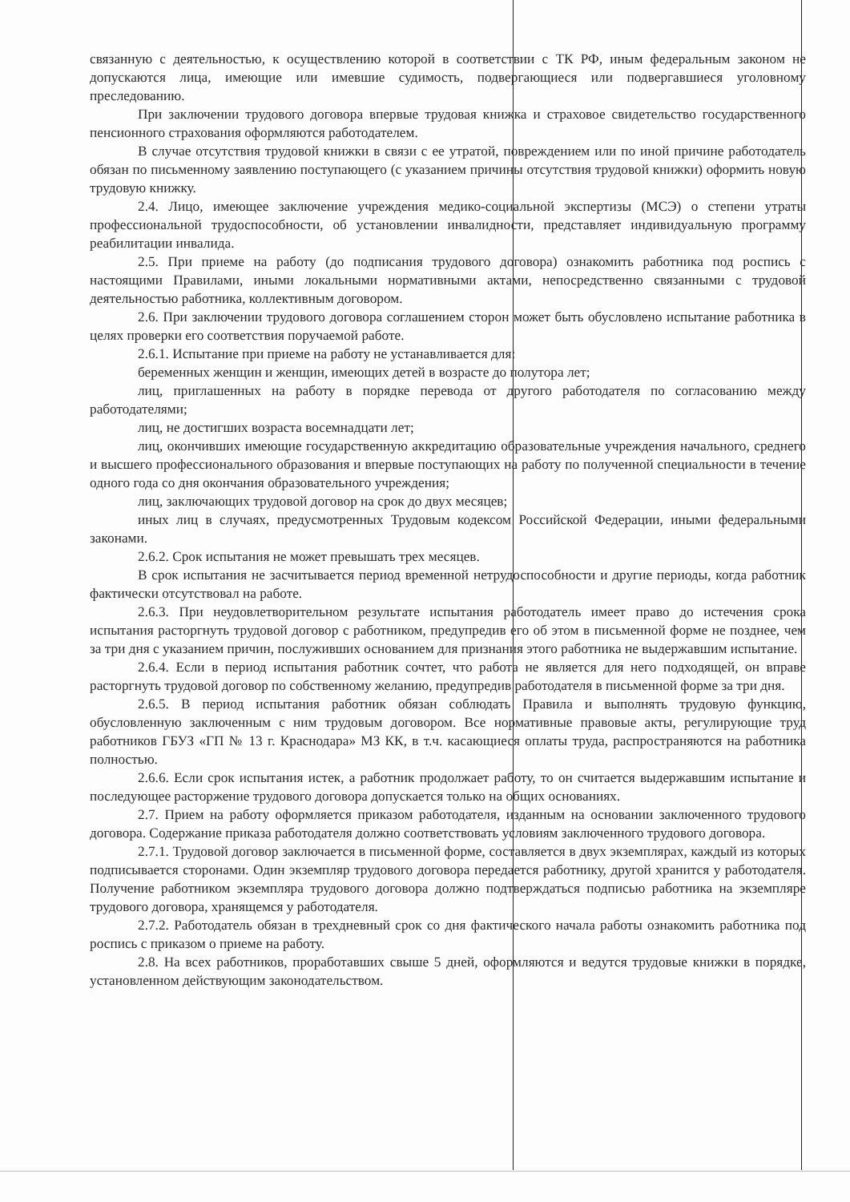связанную с деятельностью, к осуществлению которой в соответствии с ТК РФ, иным федеральным законом не допускаются лица, имеющие или имевшие судимость, подвергающиеся или подвергавшиеся уголовному преследованию.
При заключении трудового договора впервые трудовая книжка и страховое свидетельство государственного пенсионного страхования оформляются работодателем.
В случае отсутствия трудовой книжки в связи с ее утратой, повреждением или по иной причине работодатель обязан по письменному заявлению поступающего (с указанием причины отсутствия трудовой книжки) оформить новую трудовую книжку.
2.4. Лицо, имеющее заключение учреждения медико-социальной экспертизы (МСЭ) о степени утраты профессиональной трудоспособности, об установлении инвалидности, представляет индивидуальную программу реабилитации инвалида.
2.5. При приеме на работу (до подписания трудового договора) ознакомить работника под роспись с настоящими Правилами, иными локальными нормативными актами, непосредственно связанными с трудовой деятельностью работника, коллективным договором.
2.6. При заключении трудового договора соглашением сторон может быть обусловлено испытание работника в целях проверки его соответствия поручаемой работе.
2.6.1. Испытание при приеме на работу не устанавливается для:
беременных женщин и женщин, имеющих детей в возрасте до полутора лет;
лиц, приглашенных на работу в порядке перевода от другого работодателя по согласованию между работодателями;
лиц, не достигших возраста восемнадцати лет;
лиц, окончивших имеющие государственную аккредитацию образовательные учреждения начального, среднего и высшего профессионального образования и впервые поступающих на работу по полученной специальности в течение одного года со дня окончания образовательного учреждения;
лиц, заключающих трудовой договор на срок до двух месяцев;
иных лиц в случаях, предусмотренных Трудовым кодексом Российской Федерации, иными федеральными законами.
2.6.2. Срок испытания не может превышать трех месяцев.
В срок испытания не засчитывается период временной нетрудоспособности и другие периоды, когда работник фактически отсутствовал на работе.
2.6.3. При неудовлетворительном результате испытания работодатель имеет право до истечения срока испытания расторгнуть трудовой договор с работником, предупредив его об этом в письменной форме не позднее, чем за три дня с указанием причин, послуживших основанием для признания этого работника не выдержавшим испытание.
2.6.4. Если в период испытания работник сочтет, что работа не является для него подходящей, он вправе расторгнуть трудовой договор по собственному желанию, предупредив работодателя в письменной форме за три дня.
2.6.5. В период испытания работник обязан соблюдать Правила и выполнять трудовую функцию, обусловленную заключенным с ним трудовым договором. Все нормативные правовые акты, регулирующие труд работников ГБУЗ «ГП № 13 г. Краснодара» МЗ КК, в т.ч. касающиеся оплаты труда, распространяются на работника полностью.
2.6.6. Если срок испытания истек, а работник продолжает работу, то он считается выдержавшим испытание и последующее расторжение трудового договора допускается только на общих основаниях.
2.7. Прием на работу оформляется приказом работодателя, изданным на основании заключенного трудового договора. Содержание приказа работодателя должно соответствовать условиям заключенного трудового договора.
2.7.1. Трудовой договор заключается в письменной форме, составляется в двух экземплярах, каждый из которых подписывается сторонами. Один экземпляр трудового договора передается работнику, другой хранится у работодателя. Получение работником экземпляра трудового договора должно подтверждаться подписью работника на экземпляре трудового договора, хранящемся у работодателя.
2.7.2. Работодатель обязан в трехдневный срок со дня фактического начала работы ознакомить работника под роспись с приказом о приеме на работу.
2.8. На всех работников, проработавших свыше 5 дней, оформляются и ведутся трудовые книжки в порядке, установленном действующим законодательством.